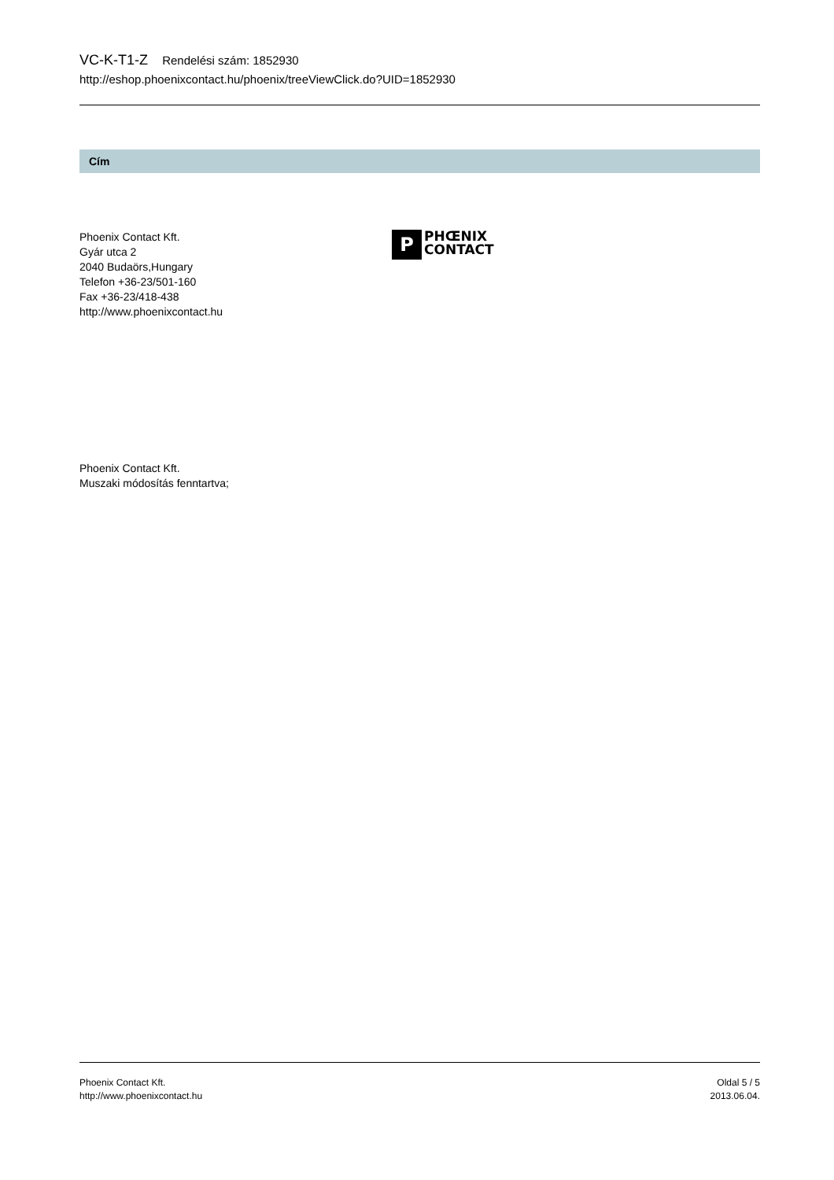VC-K-T1-Z Rendelési szám: 1852930
http://eshop.phoenixcontact.hu/phoenix/treeViewClick.do?UID=1852930
Cím
Phoenix Contact Kft.
Gyár utca 2
2040 Budaörs,Hungary
Telefon +36-23/501-160
Fax +36-23/418-438
http://www.phoenixcontact.hu
P
PHŒNIX
CONTACT
Phoenix Contact Kft.
Muszaki módosítás fenntartva;
Phoenix Contact Kft.
http://www.phoenixcontact.hu
Oldal 5 / 5
2013.06.04.